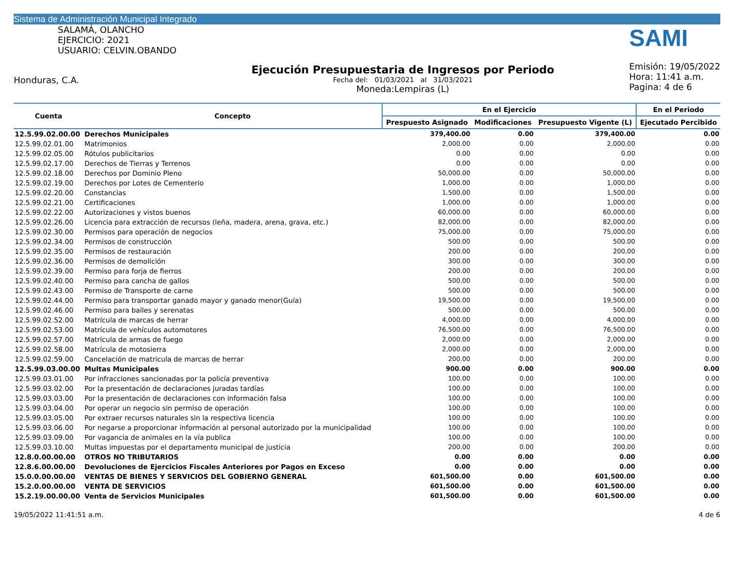Sistema de Administración Municipal Integrado
SALAMÁ, OLANCHO
EJERCICIO: 2021
USUARIO: CELVIN.OBANDO
Honduras, C.A.
Ejecución Presupuestaria de Ingresos por Periodo
Fecha del: 01/03/2021 al 31/03/2021
Moneda:Lempiras (L)
SAMI
Emisión: 19/05/2022
Hora: 11:41 a.m.
Pagina: 4 de 6
| Cuenta | Concepto | En el Ejercicio | | | En el Periodo |
| --- | --- | --- | --- | --- | --- |
| | | Prespuesto Asignado | Modificaciones | Presupuesto Vigente (L) | Ejecutado Percibido |
| 12.5.99.02.00.00 | Derechos Municipales | 379,400.00 | 0.00 | 379,400.00 | 0.00 |
| 12.5.99.02.01.00 | Matrimonios | 2,000.00 | 0.00 | 2,000.00 | 0.00 |
| 12.5.99.02.05.00 | Rótulos publicitarios | 0.00 | 0.00 | 0.00 | 0.00 |
| 12.5.99.02.17.00 | Derechos de Tierras y Terrenos | 0.00 | 0.00 | 0.00 | 0.00 |
| 12.5.99.02.18.00 | Derechos por Dominio Pleno | 50,000.00 | 0.00 | 50,000.00 | 0.00 |
| 12.5.99.02.19.00 | Derechos por Lotes de Cementerio | 1,000.00 | 0.00 | 1,000.00 | 0.00 |
| 12.5.99.02.20.00 | Constancias | 1,500.00 | 0.00 | 1,500.00 | 0.00 |
| 12.5.99.02.21.00 | Certificaciones | 1,000.00 | 0.00 | 1,000.00 | 0.00 |
| 12.5.99.02.22.00 | Autorizaciones y vistos buenos | 60,000.00 | 0.00 | 60,000.00 | 0.00 |
| 12.5.99.02.26.00 | Licencia para extracción de recursos (leña, madera, arena, grava, etc.) | 82,000.00 | 0.00 | 82,000.00 | 0.00 |
| 12.5.99.02.30.00 | Permisos para operación de negocios | 75,000.00 | 0.00 | 75,000.00 | 0.00 |
| 12.5.99.02.34.00 | Permisos de construcción | 500.00 | 0.00 | 500.00 | 0.00 |
| 12.5.99.02.35.00 | Permisos de restauración | 200.00 | 0.00 | 200.00 | 0.00 |
| 12.5.99.02.36.00 | Permisos de demolición | 300.00 | 0.00 | 300.00 | 0.00 |
| 12.5.99.02.39.00 | Permiso para forja de fierros | 200.00 | 0.00 | 200.00 | 0.00 |
| 12.5.99.02.40.00 | Permiso para cancha de gallos | 500.00 | 0.00 | 500.00 | 0.00 |
| 12.5.99.02.43.00 | Permiso de Transporte de carne | 500.00 | 0.00 | 500.00 | 0.00 |
| 12.5.99.02.44.00 | Permiso para transportar ganado mayor y ganado menor(Guía) | 19,500.00 | 0.00 | 19,500.00 | 0.00 |
| 12.5.99.02.46.00 | Permiso para bailes y serenatas | 500.00 | 0.00 | 500.00 | 0.00 |
| 12.5.99.02.52.00 | Matrícula de marcas de herrar | 4,000.00 | 0.00 | 4,000.00 | 0.00 |
| 12.5.99.02.53.00 | Matrícula de vehículos automotores | 76,500.00 | 0.00 | 76,500.00 | 0.00 |
| 12.5.99.02.57.00 | Matrícula de armas de fuego | 2,000.00 | 0.00 | 2,000.00 | 0.00 |
| 12.5.99.02.58.00 | Matrícula de motosierra | 2,000.00 | 0.00 | 2,000.00 | 0.00 |
| 12.5.99.02.59.00 | Cancelación de matricula de marcas de herrar | 200.00 | 0.00 | 200.00 | 0.00 |
| 12.5.99.03.00.00 | Multas Municipales | 900.00 | 0.00 | 900.00 | 0.00 |
| 12.5.99.03.01.00 | Por infracciones sancionadas por la policía preventiva | 100.00 | 0.00 | 100.00 | 0.00 |
| 12.5.99.03.02.00 | Por la presentación de declaraciones juradas tardías | 100.00 | 0.00 | 100.00 | 0.00 |
| 12.5.99.03.03.00 | Por la presentación de declaraciones con información falsa | 100.00 | 0.00 | 100.00 | 0.00 |
| 12.5.99.03.04.00 | Por operar un negocio sin permiso de operación | 100.00 | 0.00 | 100.00 | 0.00 |
| 12.5.99.03.05.00 | Por extraer recursos naturales sin la respectiva licencia | 100.00 | 0.00 | 100.00 | 0.00 |
| 12.5.99.03.06.00 | Por negarse a proporcionar información al personal autorizado por la municipalidad | 100.00 | 0.00 | 100.00 | 0.00 |
| 12.5.99.03.09.00 | Por vagancia de animales en la vía publica | 100.00 | 0.00 | 100.00 | 0.00 |
| 12.5.99.03.10.00 | Multas impuestas por el departamento municipal de justicia | 200.00 | 0.00 | 200.00 | 0.00 |
| 12.8.0.00.00.00 | OTROS NO TRIBUTARIOS | 0.00 | 0.00 | 0.00 | 0.00 |
| 12.8.6.00.00.00 | Devoluciones de Ejercicios Fiscales Anteriores por Pagos en Exceso | 0.00 | 0.00 | 0.00 | 0.00 |
| 15.0.0.00.00.00 | VENTAS DE BIENES Y SERVICIOS DEL GOBIERNO GENERAL | 601,500.00 | 0.00 | 601,500.00 | 0.00 |
| 15.2.0.00.00.00 | VENTA DE SERVICIOS | 601,500.00 | 0.00 | 601,500.00 | 0.00 |
| 15.2.19.00.00.00 | Venta de Servicios Municipales | 601,500.00 | 0.00 | 601,500.00 | 0.00 |
19/05/2022 11:41:51 a.m. 4 de 6